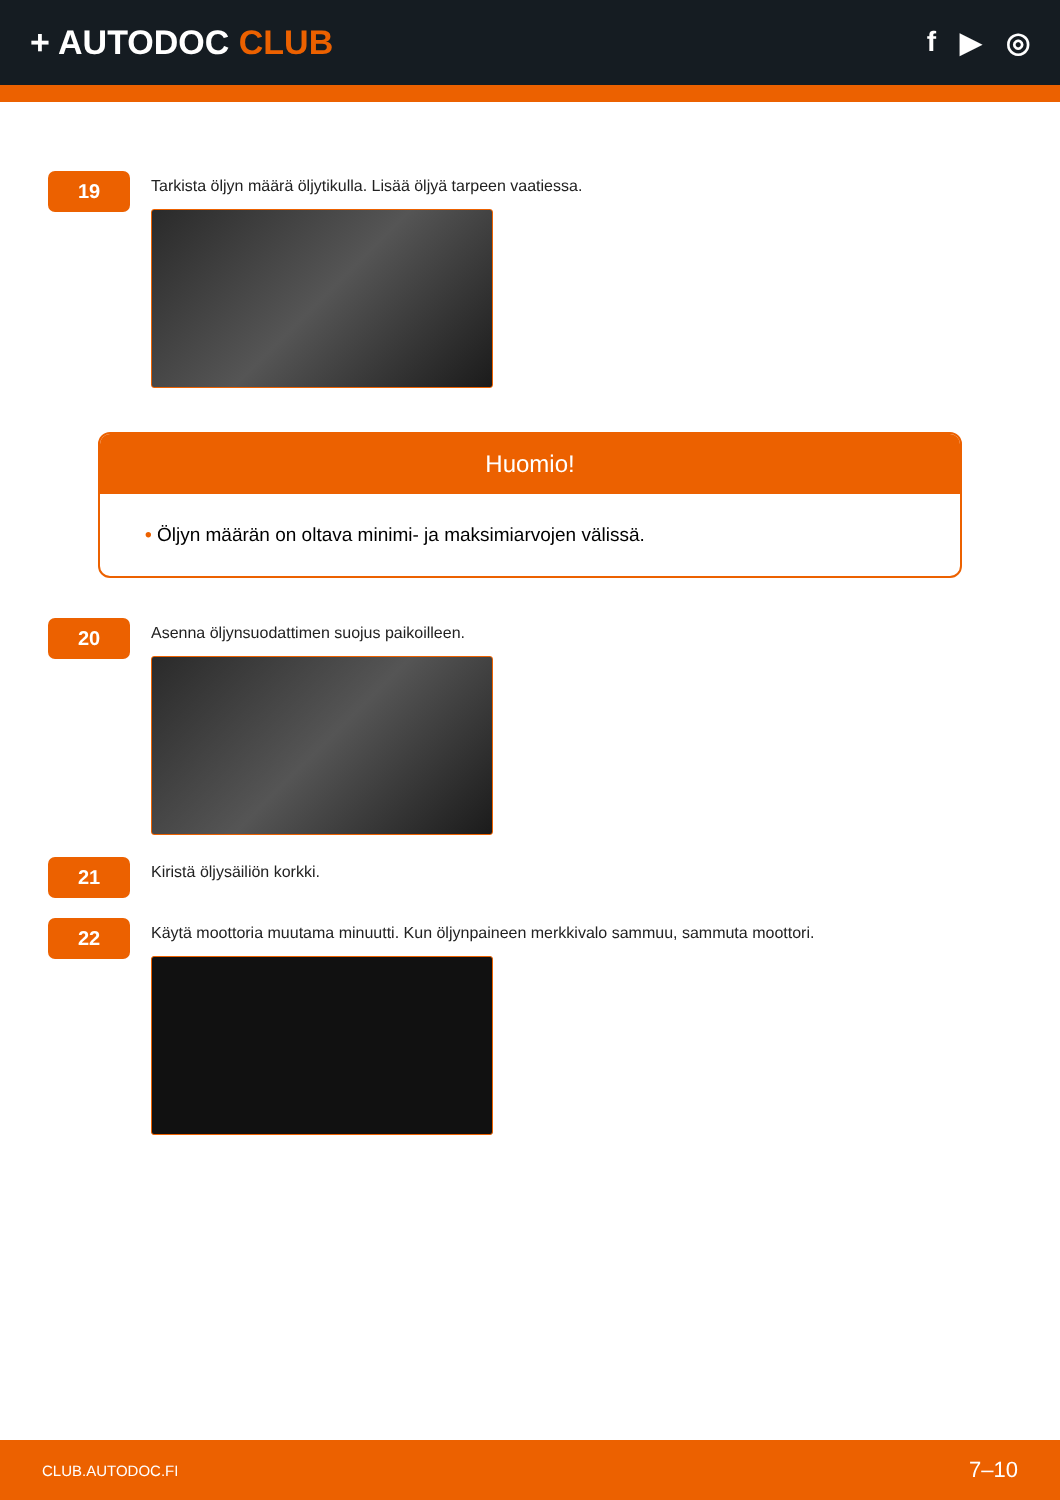+ AUTODOC CLUB
f ▶ ◎
19
Tarkista öljyn määrä öljytikulla. Lisää öljyä tarpeen vaatiessa.
Huomio!
• Öljyn määrän on oltava minimi- ja maksimiarvojen välissä.
20
Asenna öljynsuodattimen suojus paikoilleen.
21
Kiristä öljysäiliön korkki.
22
Käytä moottoria muutama minuutti. Kun öljynpaineen merkkivalo sammuu, sammuta moottori.
CLUB.AUTODOC.FI 7–10